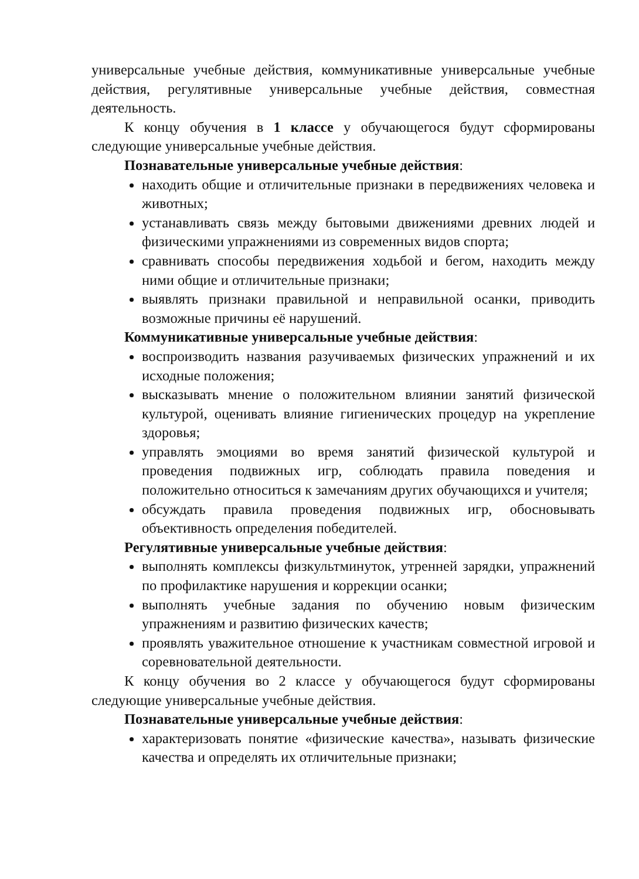универсальные учебные действия, коммуникативные универсальные учебные действия, регулятивные универсальные учебные действия, совместная деятельность.
К концу обучения в 1 классе у обучающегося будут сформированы следующие универсальные учебные действия.
Познавательные универсальные учебные действия:
находить общие и отличительные признаки в передвижениях человека и животных;
устанавливать связь между бытовыми движениями древних людей и физическими упражнениями из современных видов спорта;
сравнивать способы передвижения ходьбой и бегом, находить между ними общие и отличительные признаки;
выявлять признаки правильной и неправильной осанки, приводить возможные причины её нарушений.
Коммуникативные универсальные учебные действия:
воспроизводить названия разучиваемых физических упражнений и их исходные положения;
высказывать мнение о положительном влиянии занятий физической культурой, оценивать влияние гигиенических процедур на укрепление здоровья;
управлять эмоциями во время занятий физической культурой и проведения подвижных игр, соблюдать правила поведения и положительно относиться к замечаниям других обучающихся и учителя;
обсуждать правила проведения подвижных игр, обосновывать объективность определения победителей.
Регулятивные универсальные учебные действия:
выполнять комплексы физкультминуток, утренней зарядки, упражнений по профилактике нарушения и коррекции осанки;
выполнять учебные задания по обучению новым физическим упражнениям и развитию физических качеств;
проявлять уважительное отношение к участникам совместной игровой и соревновательной деятельности.
К концу обучения во 2 классе у обучающегося будут сформированы следующие универсальные учебные действия.
Познавательные универсальные учебные действия:
характеризовать понятие «физические качества», называть физические качества и определять их отличительные признаки;